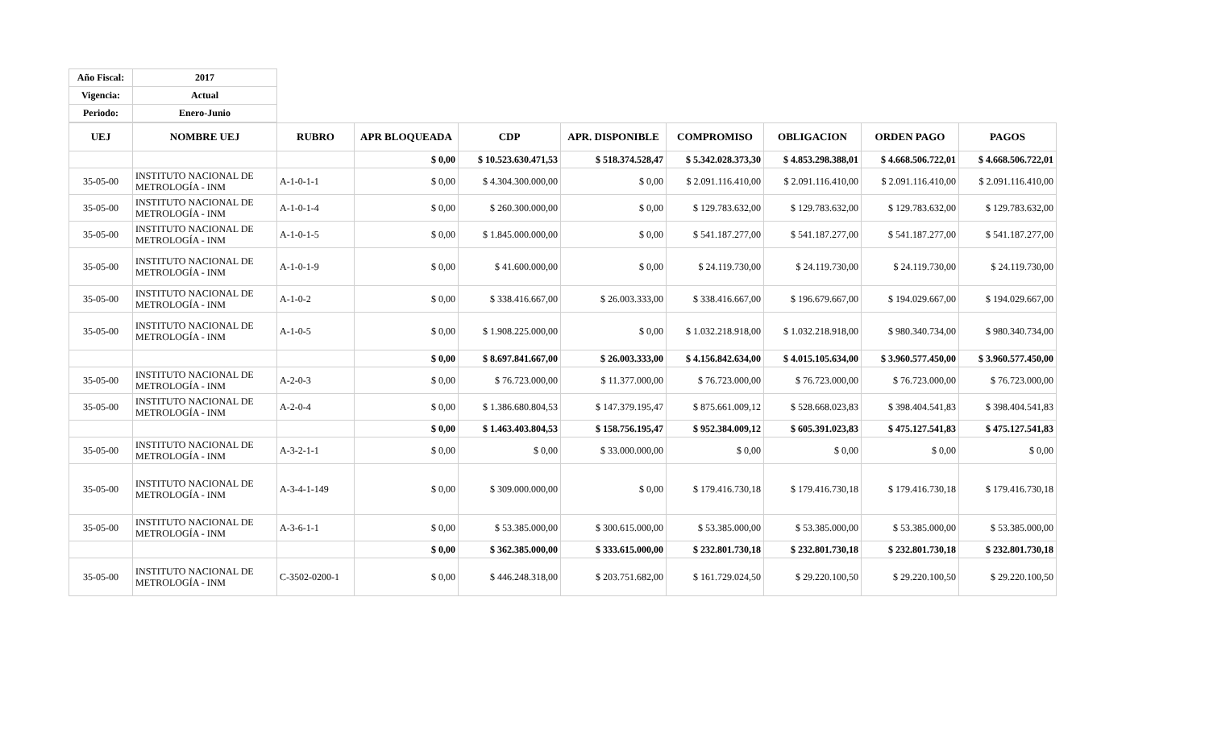| Año Fiscal: | 2017 |
| Vigencia: | Actual |
| Periodo: | Enero-Junio |
| UEJ | NOMBRE UEJ | RUBRO | APR BLOQUEADA | CDP | APR. DISPONIBLE | COMPROMISO | OBLIGACION | ORDEN PAGO | PAGOS |
| --- | --- | --- | --- | --- | --- | --- | --- | --- | --- |
| | | | $ 0,00 | $ 10.523.630.471,53 | $ 518.374.528,47 | $ 5.342.028.373,30 | $ 4.853.298.388,01 | $ 4.668.506.722,01 | $ 4.668.506.722,01 |
| 35-05-00 | INSTITUTO NACIONAL DE METROLOGÍA - INM | A-1-0-1-1 | $ 0,00 | $ 4.304.300.000,00 | $ 0,00 | $ 2.091.116.410,00 | $ 2.091.116.410,00 | $ 2.091.116.410,00 | $ 2.091.116.410,00 |
| 35-05-00 | INSTITUTO NACIONAL DE METROLOGÍA - INM | A-1-0-1-4 | $ 0,00 | $ 260.300.000,00 | $ 0,00 | $ 129.783.632,00 | $ 129.783.632,00 | $ 129.783.632,00 | $ 129.783.632,00 |
| 35-05-00 | INSTITUTO NACIONAL DE METROLOGÍA - INM | A-1-0-1-5 | $ 0,00 | $ 1.845.000.000,00 | $ 0,00 | $ 541.187.277,00 | $ 541.187.277,00 | $ 541.187.277,00 | $ 541.187.277,00 |
| 35-05-00 | INSTITUTO NACIONAL DE METROLOGÍA - INM | A-1-0-1-9 | $ 0,00 | $ 41.600.000,00 | $ 0,00 | $ 24.119.730,00 | $ 24.119.730,00 | $ 24.119.730,00 | $ 24.119.730,00 |
| 35-05-00 | INSTITUTO NACIONAL DE METROLOGÍA - INM | A-1-0-2 | $ 0,00 | $ 338.416.667,00 | $ 26.003.333,00 | $ 338.416.667,00 | $ 196.679.667,00 | $ 194.029.667,00 | $ 194.029.667,00 |
| 35-05-00 | INSTITUTO NACIONAL DE METROLOGÍA - INM | A-1-0-5 | $ 0,00 | $ 1.908.225.000,00 | $ 0,00 | $ 1.032.218.918,00 | $ 1.032.218.918,00 | $ 980.340.734,00 | $ 980.340.734,00 |
| | | | $ 0,00 | $ 8.697.841.667,00 | $ 26.003.333,00 | $ 4.156.842.634,00 | $ 4.015.105.634,00 | $ 3.960.577.450,00 | $ 3.960.577.450,00 |
| 35-05-00 | INSTITUTO NACIONAL DE METROLOGÍA - INM | A-2-0-3 | $ 0,00 | $ 76.723.000,00 | $ 11.377.000,00 | $ 76.723.000,00 | $ 76.723.000,00 | $ 76.723.000,00 | $ 76.723.000,00 |
| 35-05-00 | INSTITUTO NACIONAL DE METROLOGÍA - INM | A-2-0-4 | $ 0,00 | $ 1.386.680.804,53 | $ 147.379.195,47 | $ 875.661.009,12 | $ 528.668.023,83 | $ 398.404.541,83 | $ 398.404.541,83 |
| | | | $ 0,00 | $ 1.463.403.804,53 | $ 158.756.195,47 | $ 952.384.009,12 | $ 605.391.023,83 | $ 475.127.541,83 | $ 475.127.541,83 |
| 35-05-00 | INSTITUTO NACIONAL DE METROLOGÍA - INM | A-3-2-1-1 | $ 0,00 | $ 0,00 | $ 33.000.000,00 | $ 0,00 | $ 0,00 | $ 0,00 | $ 0,00 |
| 35-05-00 | INSTITUTO NACIONAL DE METROLOGÍA - INM | A-3-4-1-149 | $ 0,00 | $ 309.000.000,00 | $ 0,00 | $ 179.416.730,18 | $ 179.416.730,18 | $ 179.416.730,18 | $ 179.416.730,18 |
| 35-05-00 | INSTITUTO NACIONAL DE METROLOGÍA - INM | A-3-6-1-1 | $ 0,00 | $ 53.385.000,00 | $ 300.615.000,00 | $ 53.385.000,00 | $ 53.385.000,00 | $ 53.385.000,00 | $ 53.385.000,00 |
| | | | $ 0,00 | $ 362.385.000,00 | $ 333.615.000,00 | $ 232.801.730,18 | $ 232.801.730,18 | $ 232.801.730,18 | $ 232.801.730,18 |
| 35-05-00 | INSTITUTO NACIONAL DE METROLOGÍA - INM | C-3502-0200-1 | $ 0,00 | $ 446.248.318,00 | $ 203.751.682,00 | $ 161.729.024,50 | $ 29.220.100,50 | $ 29.220.100,50 | $ 29.220.100,50 |